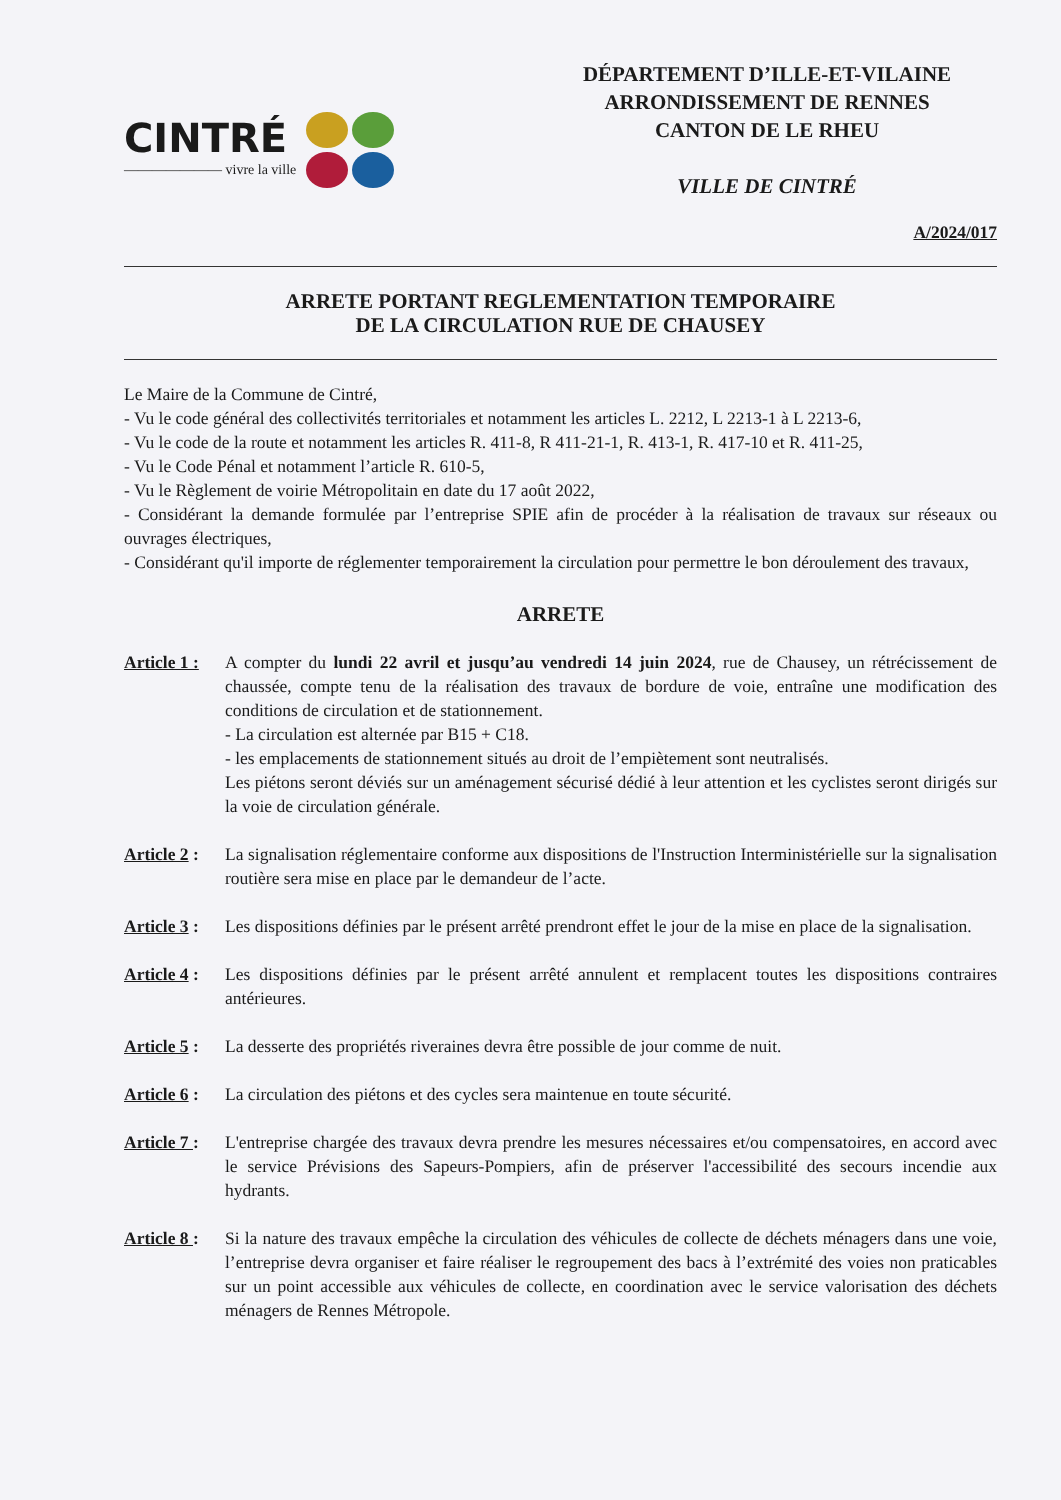CINTRÉ
——————— vivre la ville
DÉPARTEMENT D’ILLE-ET-VILAINE
ARRONDISSEMENT DE RENNES
CANTON DE LE RHEU
VILLE DE CINTRÉ
A/2024/017
ARRETE PORTANT REGLEMENTATION TEMPORAIRE
DE LA CIRCULATION RUE DE CHAUSEY
Le Maire de la Commune de Cintré,
- Vu le code général des collectivités territoriales et notamment les articles L. 2212, L 2213-1 à L 2213-6,
- Vu le code de la route et notamment les articles R. 411-8, R 411-21-1, R. 413-1, R. 417-10 et R. 411-25,
- Vu le Code Pénal et notamment l’article R. 610-5,
- Vu le Règlement de voirie Métropolitain en date du 17 août 2022,
- Considérant la demande formulée par l’entreprise SPIE afin de procéder à la réalisation de travaux sur réseaux ou ouvrages électriques,
- Considérant qu'il importe de réglementer temporairement la circulation pour permettre le bon déroulement des travaux,
ARRETE
Article 1 :
A compter du lundi 22 avril et jusqu’au vendredi 14 juin 2024, rue de Chausey, un rétrécissement de chaussée, compte tenu de la réalisation des travaux de bordure de voie, entraîne une modification des conditions de circulation et de stationnement.
- La circulation est alternée par B15 + C18.
- les emplacements de stationnement situés au droit de l’empiètement sont neutralisés.
Les piétons seront déviés sur un aménagement sécurisé dédié à leur attention et les cyclistes seront dirigés sur la voie de circulation générale.
Article 2 :
La signalisation réglementaire conforme aux dispositions de l'Instruction Interministérielle sur la signalisation routière sera mise en place par le demandeur de l’acte.
Article 3 :
Les dispositions définies par le présent arrêté prendront effet le jour de la mise en place de la signalisation.
Article 4 :
Les dispositions définies par le présent arrêté annulent et remplacent toutes les dispositions contraires antérieures.
Article 5 :
La desserte des propriétés riveraines devra être possible de jour comme de nuit.
Article 6 :
La circulation des piétons et des cycles sera maintenue en toute sécurité.
Article 7 :
L'entreprise chargée des travaux devra prendre les mesures nécessaires et/ou compensatoires, en accord avec le service Prévisions des Sapeurs-Pompiers, afin de préserver l'accessibilité des secours incendie aux hydrants.
Article 8 :
Si la nature des travaux empêche la circulation des véhicules de collecte de déchets ménagers dans une voie, l’entreprise devra organiser et faire réaliser le regroupement des bacs à l’extrémité des voies non praticables sur un point accessible aux véhicules de collecte, en coordination avec le service valorisation des déchets ménagers de Rennes Métropole.